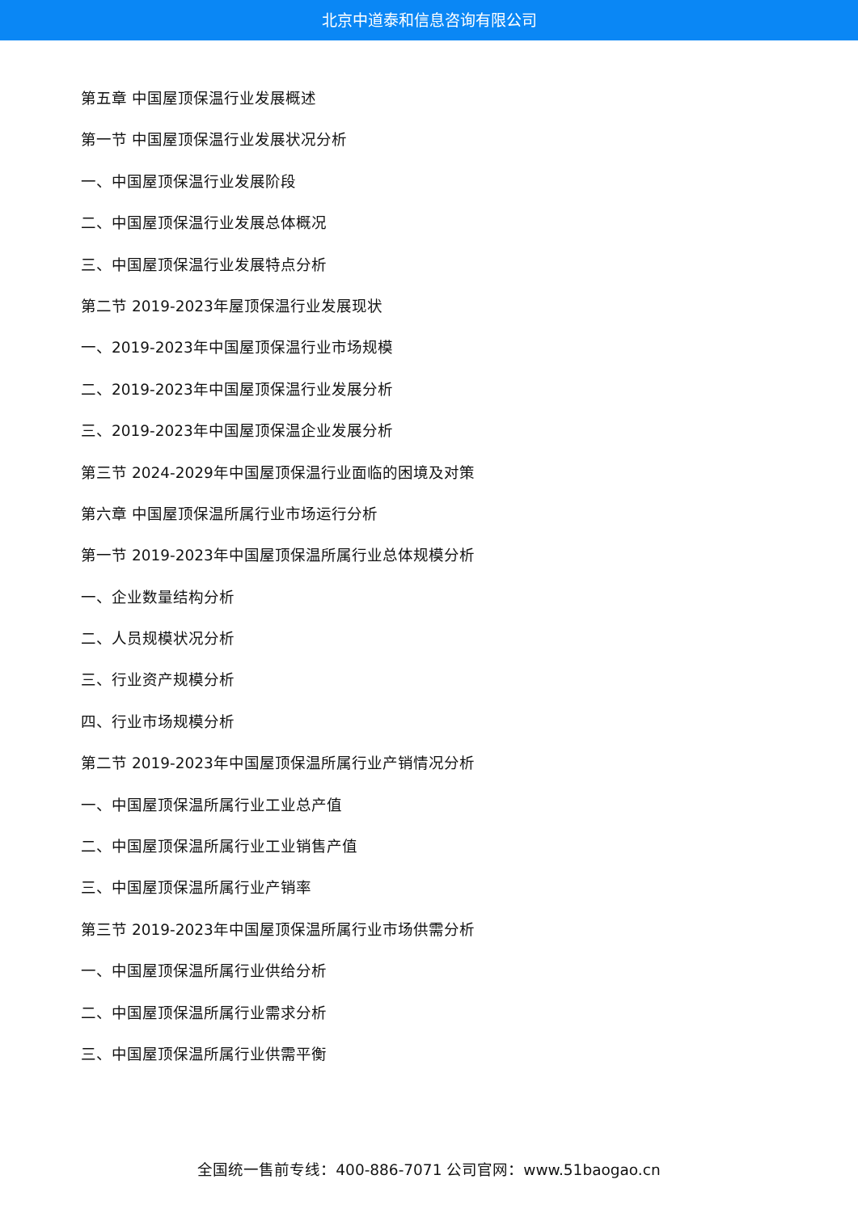北京中道泰和信息咨询有限公司
第五章 中国屋顶保温行业发展概述
第一节 中国屋顶保温行业发展状况分析
一、中国屋顶保温行业发展阶段
二、中国屋顶保温行业发展总体概况
三、中国屋顶保温行业发展特点分析
第二节 2019-2023年屋顶保温行业发展现状
一、2019-2023年中国屋顶保温行业市场规模
二、2019-2023年中国屋顶保温行业发展分析
三、2019-2023年中国屋顶保温企业发展分析
第三节 2024-2029年中国屋顶保温行业面临的困境及对策
第六章 中国屋顶保温所属行业市场运行分析
第一节 2019-2023年中国屋顶保温所属行业总体规模分析
一、企业数量结构分析
二、人员规模状况分析
三、行业资产规模分析
四、行业市场规模分析
第二节 2019-2023年中国屋顶保温所属行业产销情况分析
一、中国屋顶保温所属行业工业总产值
二、中国屋顶保温所属行业工业销售产值
三、中国屋顶保温所属行业产销率
第三节 2019-2023年中国屋顶保温所属行业市场供需分析
一、中国屋顶保温所属行业供给分析
二、中国屋顶保温所属行业需求分析
三、中国屋顶保温所属行业供需平衡
全国统一售前专线：400-886-7071 公司官网：www.51baogao.cn